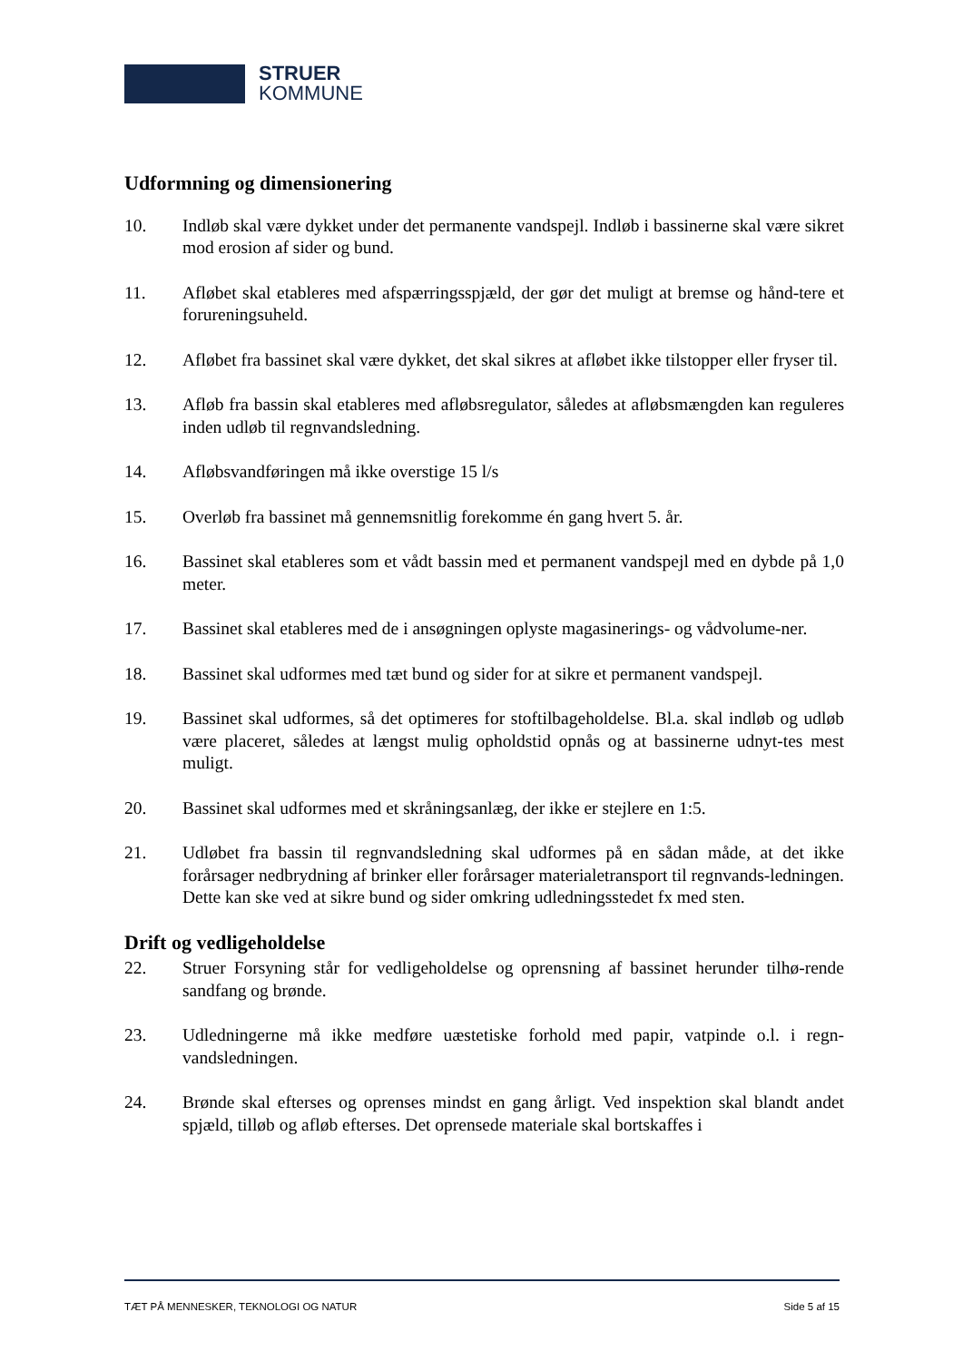STRUER
KOMMUNE
Udformning og dimensionering
10. Indløb skal være dykket under det permanente vandspejl. Indløb i bassinerne skal være sikret mod erosion af sider og bund.
11. Afløbet skal etableres med afspærringsspjæld, der gør det muligt at bremse og hånd-tere et forureningsuheld.
12. Afløbet fra bassinet skal være dykket, det skal sikres at afløbet ikke tilstopper eller fryser til.
13. Afløb fra bassin skal etableres med afløbsregulator, således at afløbsmængden kan reguleres inden udløb til regnvandsledning.
14. Afløbsvandføringen må ikke overstige 15 l/s
15. Overløb fra bassinet må gennemsnitlig forekomme én gang hvert 5. år.
16. Bassinet skal etableres som et vådt bassin med et permanent vandspejl med en dybde på 1,0 meter.
17. Bassinet skal etableres med de i ansøgningen oplyste magasinerings- og vådvolume-ner.
18. Bassinet skal udformes med tæt bund og sider for at sikre et permanent vandspejl.
19. Bassinet skal udformes, så det optimeres for stoftilbageholdelse. Bl.a. skal indløb og udløb være placeret, således at længst mulig opholdstid opnås og at bassinerne udnyt-tes mest muligt.
20. Bassinet skal udformes med et skråningsanlæg, der ikke er stejlere en 1:5.
21. Udløbet fra bassin til regnvandsledning skal udformes på en sådan måde, at det ikke forårsager nedbrydning af brinker eller forårsager materialetransport til regnvands-ledningen. Dette kan ske ved at sikre bund og sider omkring udledningsstedet fx med sten.
Drift og vedligeholdelse
22. Struer Forsyning står for vedligeholdelse og oprensning af bassinet herunder tilhø-rende sandfang og brønde.
23. Udledningerne må ikke medføre uæstetiske forhold med papir, vatpinde o.l. i regn-vandsledningen.
24. Brønde skal efterses og oprenses mindst en gang årligt. Ved inspektion skal blandt andet spjæld, tilløb og afløb efterses. Det oprensede materiale skal bortskaffes i
TÆT PÅ MENNESKER, TEKNOLOGI OG NATUR Side 5 af 15